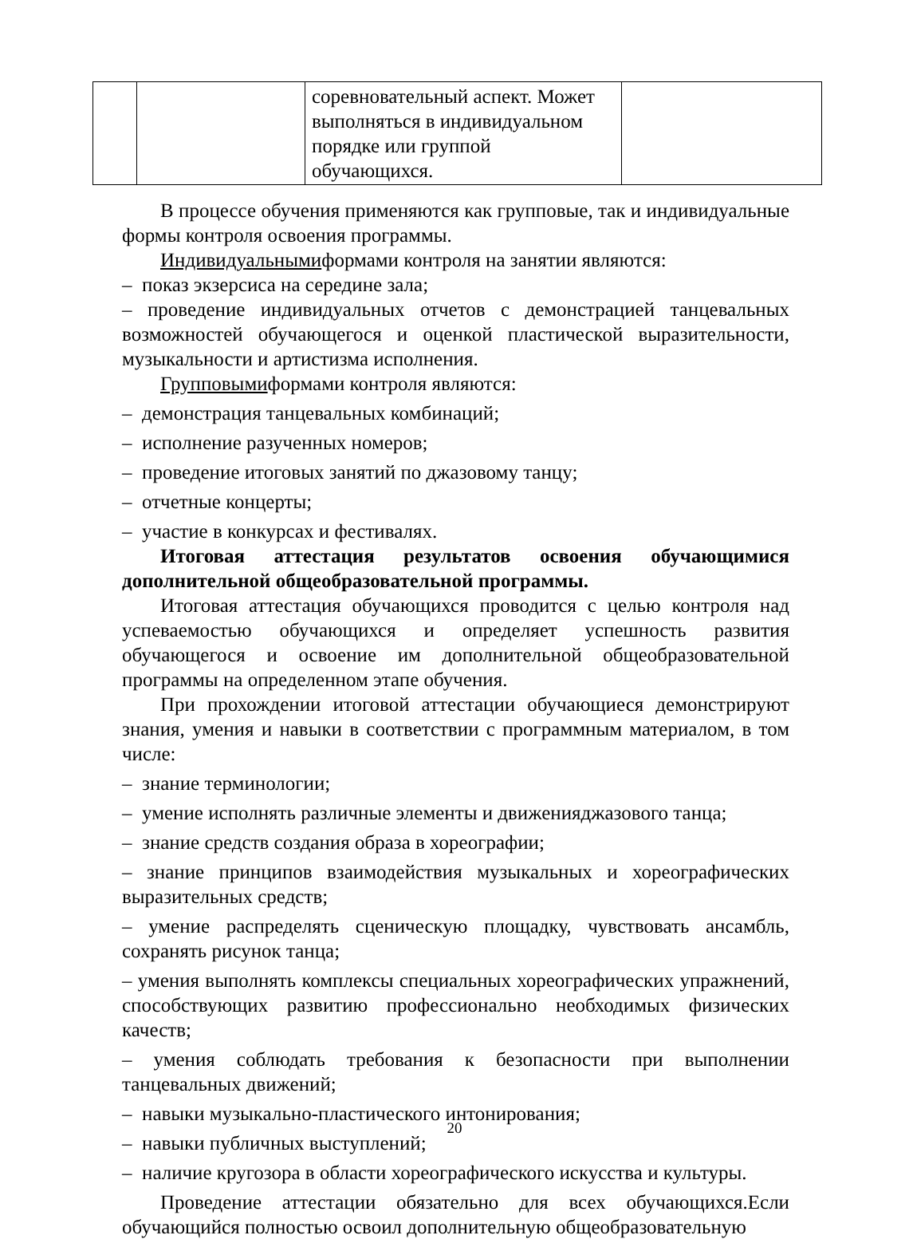| | | соревновательный аспект. Может выполняться в индивидуальном порядке или группой обучающихся. | |
В процессе обучения применяются как групповые, так и индивидуальные формы контроля освоения программы.
Индивидуальнымиформами контроля на занятии являются:
– показ экзерсиса на середине зала;
– проведение индивидуальных отчетов с демонстрацией танцевальных возможностей обучающегося и оценкой пластической выразительности, музыкальности и артистизма исполнения.
Групповымиформами контроля являются:
– демонстрация танцевальных комбинаций;
– исполнение разученных номеров;
– проведение итоговых занятий по джазовому танцу;
– отчетные концерты;
– участие в конкурсах и фестивалях.
Итоговая аттестация результатов освоения обучающимися дополнительной общеобразовательной программы.
Итоговая аттестация обучающихся проводится с целью контроля над успеваемостью обучающихся и определяет успешность развития обучающегося и освоение им дополнительной общеобразовательной программы на определенном этапе обучения.
При прохождении итоговой аттестации обучающиеся демонстрируют знания, умения и навыки в соответствии с программным материалом, в том числе:
– знание терминологии;
– умение исполнять различные элементы и движенияджазового танца;
– знание средств создания образа в хореографии;
– знание принципов взаимодействия музыкальных и хореографических выразительных средств;
– умение распределять сценическую площадку, чувствовать ансамбль, сохранять рисунок танца;
– умения выполнять комплексы специальных хореографических упражнений, способствующих развитию профессионально необходимых физических качеств;
– умения соблюдать требования к безопасности при выполнении танцевальных движений;
– навыки музыкально-пластического интонирования;
– навыки публичных выступлений;
– наличие кругозора в области хореографического искусства и культуры.
Проведение аттестации обязательно для всех обучающихся.Если обучающийся полностью освоил дополнительную общеобразовательную
20